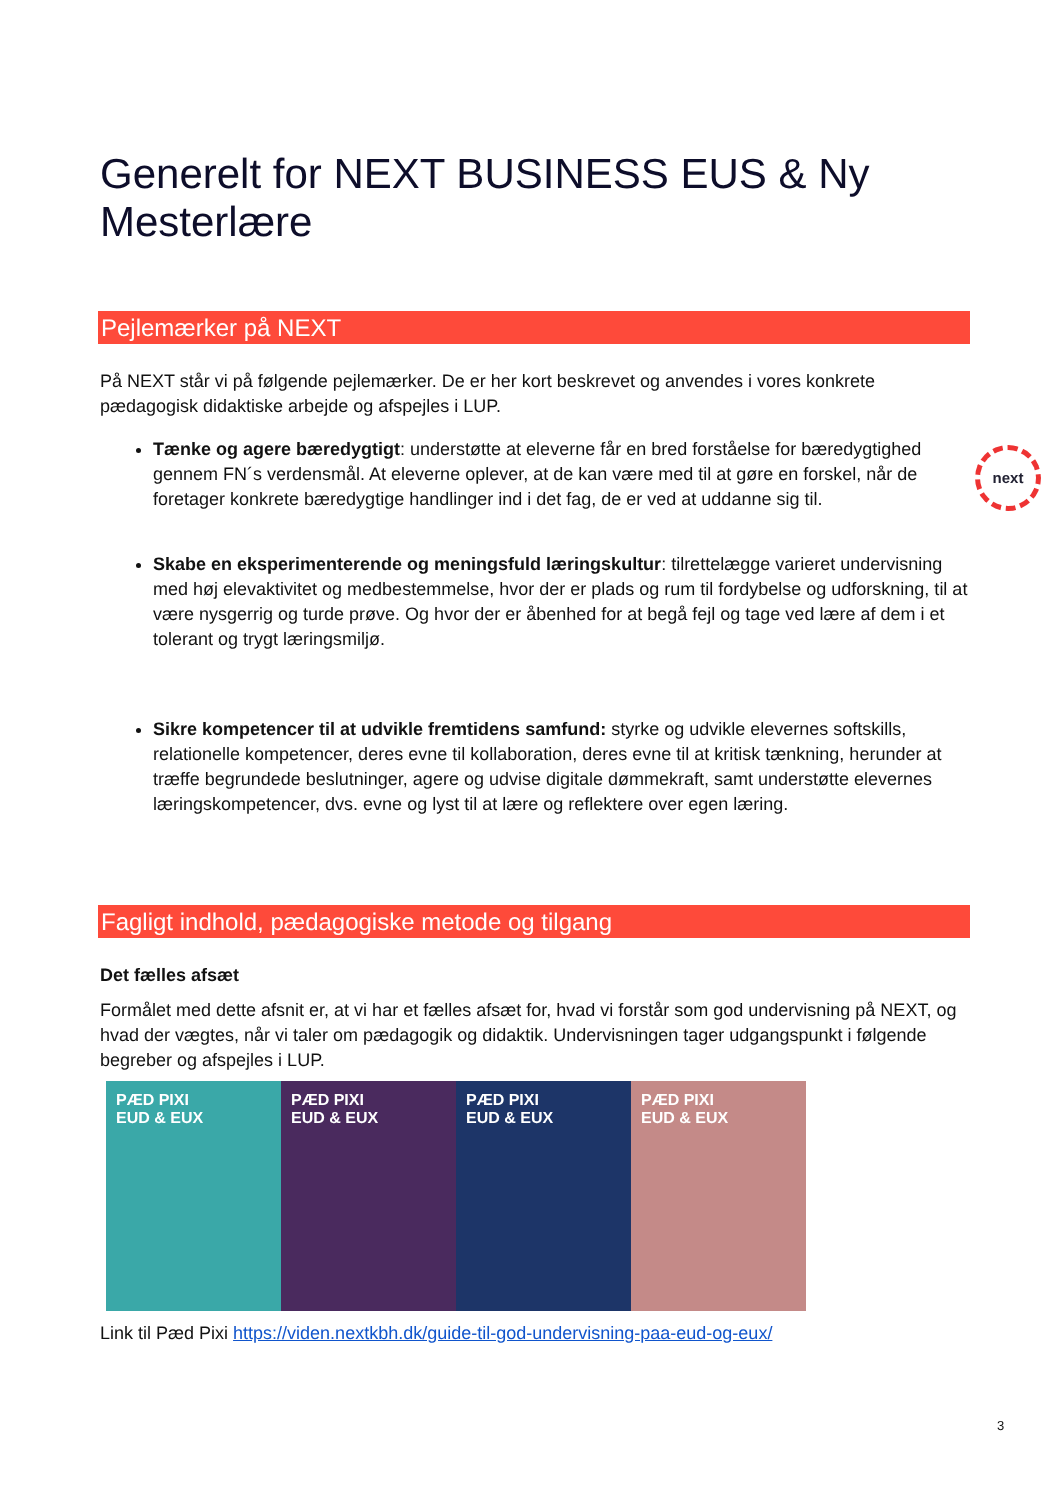Generelt for NEXT BUSINESS EUS & Ny Mesterlære
Pejlemærker på NEXT
På NEXT står vi på følgende pejlemærker. De er her kort beskrevet og anvendes i vores konkrete pædagogisk didaktiske arbejde og afspejles i LUP.
Tænke og agere bæredygtigt: understøtte at eleverne får en bred forståelse for bæredygtighed gennem FN´s verdensmål. At eleverne oplever, at de kan være med til at gøre en forskel, når de foretager konkrete bæredygtige handlinger ind i det fag, de er ved at uddanne sig til.
Skabe en eksperimenterende og meningsfuld læringskultur: tilrettelægge varieret undervisning med høj elevaktivitet og medbestemmelse, hvor der er plads og rum til fordybelse og udforskning, til at være nysgerrig og turde prøve. Og hvor der er åbenhed for at begå fejl og tage ved lære af dem i et tolerant og trygt læringsmiljø.
Sikre kompetencer til at udvikle fremtidens samfund: styrke og udvikle elevernes softskills, relationelle kompetencer, deres evne til kollaboration, deres evne til at kritisk tænkning, herunder at træffe begrundede beslutninger, agere og udvise digitale dømmekraft, samt understøtte elevernes læringskompetencer, dvs. evne og lyst til at lære og reflektere over egen læring.
next
Fagligt indhold, pædagogiske metode og tilgang
Det fælles afsæt
Formålet med dette afsnit er, at vi har et fælles afsæt for, hvad vi forstår som god undervisning på NEXT, og hvad der vægtes, når vi taler om pædagogik og didaktik. Undervisningen tager udgangspunkt i følgende begreber og afspejles i LUP.
PÆD PIXI
EUD & EUX
PÆD PIXI
EUD & EUX
PÆD PIXI
EUD & EUX
PÆD PIXI
EUD & EUX
Link til Pæd Pixi https://viden.nextkbh.dk/guide-til-god-undervisning-paa-eud-og-eux/
3